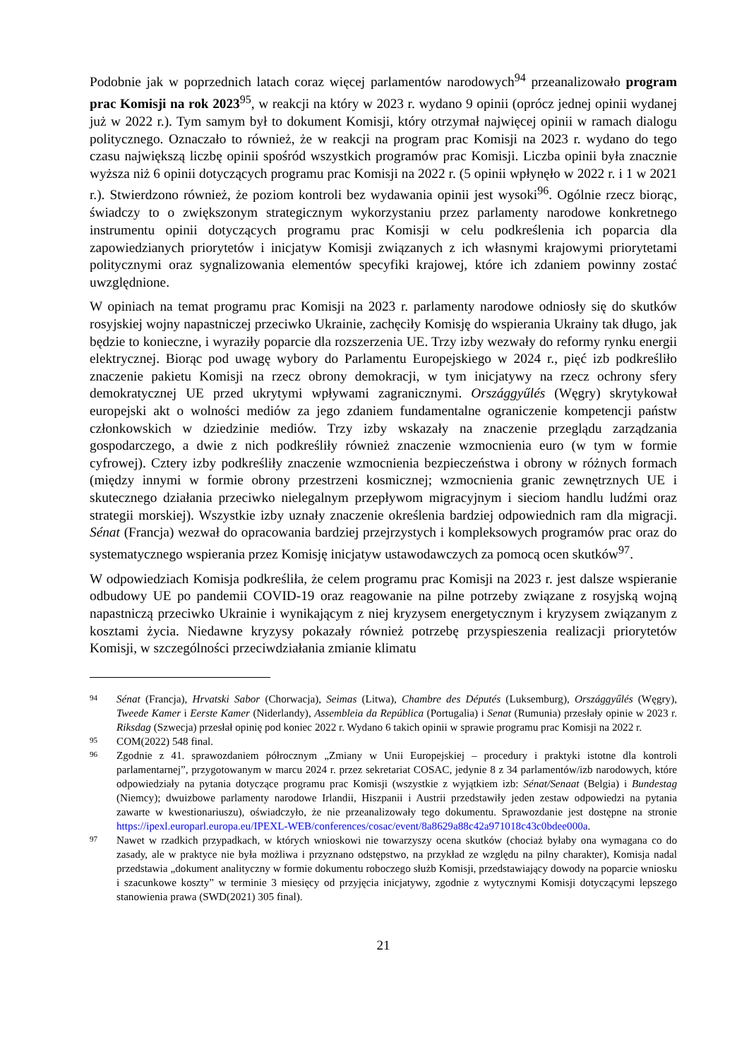Podobnie jak w poprzednich latach coraz więcej parlamentów narodowych<sup>94</sup> przeanalizowało program prac Komisji na rok 2023<sup>95</sup>, w reakcji na który w 2023 r. wydano 9 opinii (oprócz jednej opinii wydanej już w 2022 r.). Tym samym był to dokument Komisji, który otrzymał najwięcej opinii w ramach dialogu politycznego. Oznaczało to również, że w reakcji na program prac Komisji na 2023 r. wydano do tego czasu największą liczbę opinii spośród wszystkich programów prac Komisji. Liczba opinii była znacznie wyższa niż 6 opinii dotyczących programu prac Komisji na 2022 r. (5 opinii wpłynęło w 2022 r. i 1 w 2021 r.). Stwierdzono również, że poziom kontroli bez wydawania opinii jest wysoki<sup>96</sup>. Ogólnie rzecz biorąc, świadczy to o zwiększonym strategicznym wykorzystaniu przez parlamenty narodowe konkretnego instrumentu opinii dotyczących programu prac Komisji w celu podkreślenia ich poparcia dla zapowiedzianych priorytetów i inicjatyw Komisji związanych z ich własnymi krajowymi priorytetami politycznymi oraz sygnalizowania elementów specyfiki krajowej, które ich zdaniem powinny zostać uwzględnione.
W opiniach na temat programu prac Komisji na 2023 r. parlamenty narodowe odniosły się do skutków rosyjskiej wojny napastniczej przeciwko Ukrainie, zachęciły Komisję do wspierania Ukrainy tak długo, jak będzie to konieczne, i wyraziły poparcie dla rozszerzenia UE. Trzy izby wezwały do reformy rynku energii elektrycznej. Biorąc pod uwagę wybory do Parlamentu Europejskiego w 2024 r., pięć izb podkreśliło znaczenie pakietu Komisji na rzecz obrony demokracji, w tym inicjatywy na rzecz ochrony sfery demokratycznej UE przed ukrytymi wpływami zagranicznymi. Országgyűlés (Węgry) skrytykował europejski akt o wolności mediów za jego zdaniem fundamentalne ograniczenie kompetencji państw członkowskich w dziedzinie mediów. Trzy izby wskazały na znaczenie przeglądu zarządzania gospodarczego, a dwie z nich podkreśliły również znaczenie wzmocnienia euro (w tym w formie cyfrowej). Cztery izby podkreśliły znaczenie wzmocnienia bezpieczeństwa i obrony w różnych formach (między innymi w formie obrony przestrzeni kosmicznej; wzmocnienia granic zewnętrznych UE i skutecznego działania przeciwko nielegalnym przepływom migracyjnym i sieciom handlu ludźmi oraz strategii morskiej). Wszystkie izby uznały znaczenie określenia bardziej odpowiednich ram dla migracji. Sénat (Francja) wezwał do opracowania bardziej przejrzystych i kompleksowych programów prac oraz do systematycznego wspierania przez Komisję inicjatyw ustawodawczych za pomocą ocen skutków<sup>97</sup>.
W odpowiedziach Komisja podkreśliła, że celem programu prac Komisji na 2023 r. jest dalsze wspieranie odbudowy UE po pandemii COVID-19 oraz reagowanie na pilne potrzeby związane z rosyjską wojną napastniczą przeciwko Ukrainie i wynikającym z niej kryzysem energetycznym i kryzysem związanym z kosztami życia. Niedawne kryzysy pokazały również potrzebę przyspieszenia realizacji priorytetów Komisji, w szczególności przeciwdziałania zmianie klimatu
94 Sénat (Francja), Hrvatski Sabor (Chorwacja), Seimas (Litwa), Chambre des Députés (Luksemburg), Országgyűlés (Węgry), Tweede Kamer i Eerste Kamer (Niderlandy), Assembleia da República (Portugalia) i Senat (Rumunia) przesłały opinie w 2023 r. Riksdag (Szwecja) przesłał opinię pod koniec 2022 r. Wydano 6 takich opinii w sprawie programu prac Komisji na 2022 r.
95 COM(2022) 548 final.
96 Zgodnie z 41. sprawozdaniem półrocznym „Zmiany w Unii Europejskiej – procedury i praktyki istotne dla kontroli parlamentarnej”, przygotowanym w marcu 2024 r. przez sekretariat COSAC, jedynie 8 z 34 parlamentów/izb narodowych, które odpowiedziały na pytania dotyczące programu prac Komisji (wszystkie z wyjątkiem izb: Sénat/Senaat (Belgia) i Bundestag (Niemcy); dwuizbowe parlamenty narodowe Irlandii, Hiszpanii i Austrii przedstawiły jeden zestaw odpowiedzi na pytania zawarte w kwestionariuszu), oświadczyło, że nie przeanalizowały tego dokumentu. Sprawozdanie jest dostępne na stronie https://ipexl.europarl.europa.eu/IPEXL-WEB/conferences/cosac/event/8a8629a88c42a971018c43c0bdee000a.
97 Nawet w rzadkich przypadkach, w których wnioskowi nie towarzyszy ocena skutków (chociaż byłaby ona wymagana co do zasady, ale w praktyce nie była możliwa i przyznano odstępstwo, na przykład ze względu na pilny charakter), Komisja nadal przedstawia „dokument analityczny w formie dokumentu roboczego służb Komisji, przedstawiający dowody na poparcie wniosku i szacunkowe koszty” w terminie 3 miesięcy od przyjęcia inicjatywy, zgodnie z wytycznymi Komisji dotyczącymi lepszego stanowienia prawa (SWD(2021) 305 final).
21